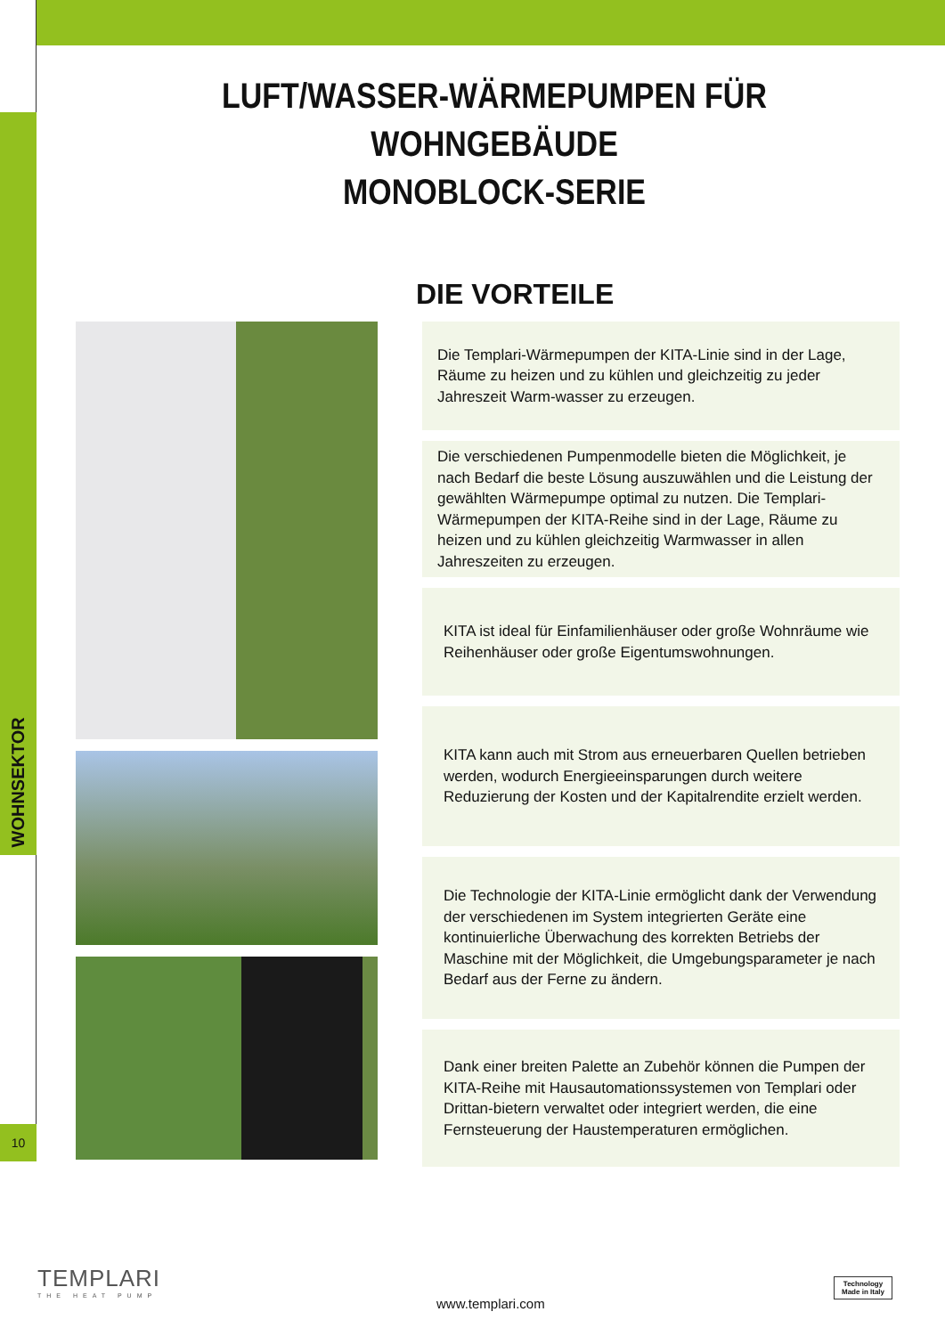WOHNSEKTOR
LUFT/WASSER-WÄRMEPUMPEN FÜR WOHNGEBÄUDE
MONOBLOCK-SERIE
DIE VORTEILE
Die Templari-Wärmepumpen der KITA-Linie sind in der Lage, Räume zu heizen und zu kühlen und gleichzeitig zu jeder Jahreszeit Warm-wasser zu erzeugen.
Die verschiedenen Pumpenmodelle bieten die Möglichkeit, je nach Bedarf die beste Lösung auszuwählen und die Leistung der gewählten Wärmepumpe optimal zu nutzen. Die Templari-Wärmepumpen der KITA-Reihe sind in der Lage, Räume zu heizen und zu kühlen gleichzeitig Warmwasser in allen Jahreszeiten zu erzeugen.
KITA ist ideal für Einfamilienhäuser oder große Wohnräume wie Reihenhäuser oder große Eigentumswohnungen.
KITA kann auch mit Strom aus erneuerbaren Quellen betrieben werden, wodurch Energieeinsparungen durch weitere Reduzierung der Kosten und der Kapitalrendite erzielt werden.
Die Technologie der KITA-Linie ermöglicht dank der Verwendung der verschiedenen im System integrierten Geräte eine kontinuierliche Überwachung des korrekten Betriebs der Maschine mit der Möglichkeit, die Umgebungsparameter je nach Bedarf aus der Ferne zu ändern.
Dank einer breiten Palette an Zubehör können die Pumpen der KITA-Reihe mit Hausautomationssystemen von Templari oder Drittan-bietern verwaltet oder integriert werden, die eine Fernsteuerung der Haustemperaturen ermöglichen.
10
TEMPLARI
THE HEAT PUMP
www.templari.com
Technology
Made in Italy